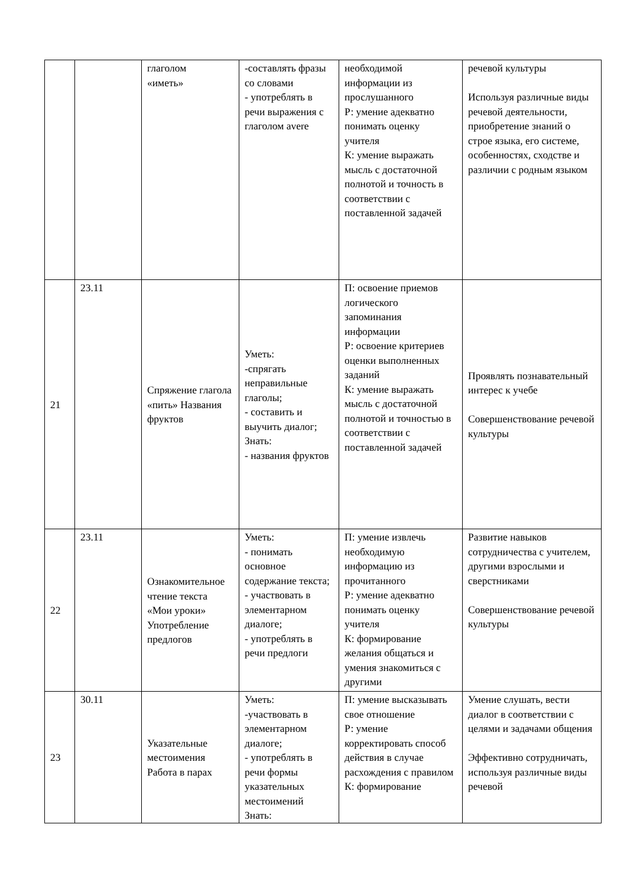| | | глаголом «иметь» | -составлять фразы со словами - употреблять в речи выражения с глаголом avere | необходимой информации из прослушанного Р: умение адекватно понимать оценку учителя К: умение выражать мысль с достаточной полнотой и точность в соответствии с поставленной задачей | речевой культуры Используя различные виды речевой деятельности, приобретение знаний о строе языка, его системе, особенностях, сходстве и различии с родным языком |
| 21 | 23.11 | Спряжение глагола «пить» Названия фруктов | Уметь: -спрягать неправильные глаголы; - составить и выучить диалог; Знать: - названия фруктов | П: освоение приемов логического запоминания информации Р: освоение критериев оценки выполненных заданий К: умение выражать мысль с достаточной полнотой и точностью в соответствии с поставленной задачей | Проявлять познавательный интерес к учебе Совершенствование речевой культуры |
| 22 | 23.11 | Ознакомительное чтение текста «Мои уроки» Употребление предлогов | Уметь: - понимать основное содержание текста; - участвовать в элементарном диалоге; - употреблять в речи предлоги | П: умение извлечь необходимую информацию из прочитанного Р: умение адекватно понимать оценку учителя К: формирование желания общаться и умения знакомиться с другими | Развитие навыков сотрудничества с учителем, другими взрослыми и сверстниками Совершенствование речевой культуры |
| 23 | 30.11 | Указательные местоимения Работа в парах | Уметь: -участвовать в элементарном диалоге; - употреблять в речи формы указательных местоимений Знать: | П: умение высказывать свое отношение Р: умение корректировать способ действия в случае расхождения с правилом К: формирование | Умение слушать, вести диалог в соответствии с целями и задачами общения Эффективно сотрудничать, используя различные виды речевой |